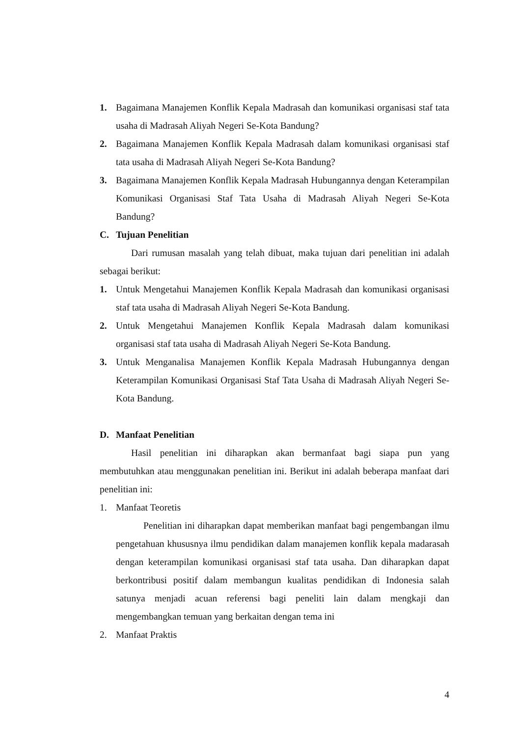1. Bagaimana Manajemen Konflik Kepala Madrasah dan komunikasi organisasi staf tata usaha di Madrasah Aliyah Negeri Se-Kota Bandung?
2. Bagaimana Manajemen Konflik Kepala Madrasah dalam komunikasi organisasi staf tata usaha di Madrasah Aliyah Negeri Se-Kota Bandung?
3. Bagaimana Manajemen Konflik Kepala Madrasah Hubungannya dengan Keterampilan Komunikasi Organisasi Staf Tata Usaha di Madrasah Aliyah Negeri Se-Kota Bandung?
C. Tujuan Penelitian
Dari rumusan masalah yang telah dibuat, maka tujuan dari penelitian ini adalah sebagai berikut:
1. Untuk Mengetahui Manajemen Konflik Kepala Madrasah dan komunikasi organisasi staf tata usaha di Madrasah Aliyah Negeri Se-Kota Bandung.
2. Untuk Mengetahui Manajemen Konflik Kepala Madrasah dalam komunikasi organisasi staf tata usaha di Madrasah Aliyah Negeri Se-Kota Bandung.
3. Untuk Menganalisa Manajemen Konflik Kepala Madrasah Hubungannya dengan Keterampilan Komunikasi Organisasi Staf Tata Usaha di Madrasah Aliyah Negeri Se-Kota Bandung.
D. Manfaat Penelitian
Hasil penelitian ini diharapkan akan bermanfaat bagi siapa pun yang membutuhkan atau menggunakan penelitian ini. Berikut ini adalah beberapa manfaat dari penelitian ini:
1. Manfaat Teoretis
Penelitian ini diharapkan dapat memberikan manfaat bagi pengembangan ilmu pengetahuan khususnya ilmu pendidikan dalam manajemen konflik kepala madarasah dengan keterampilan komunikasi organisasi staf tata usaha. Dan diharapkan dapat berkontribusi positif dalam membangun kualitas pendidikan di Indonesia salah satunya menjadi acuan referensi bagi peneliti lain dalam mengkaji dan mengembangkan temuan yang berkaitan dengan tema ini
2. Manfaat Praktis
4